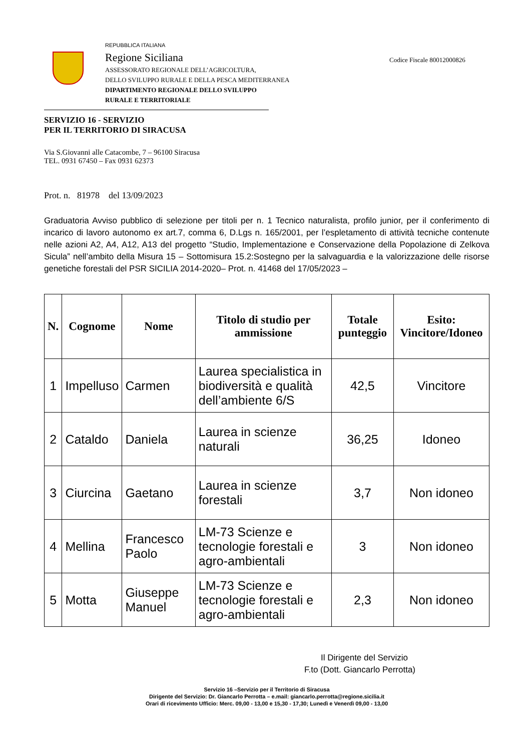REPUBBLICA ITALIANA
Regione Siciliana
ASSESSORATO REGIONALE DELL’AGRICOLTURA,
DELLO SVILUPPO RURALE E DELLA PESCA MEDITERRANEA
DIPARTIMENTO REGIONALE DELLO SVILUPPO
RURALE E TERRITORIALE
Codice Fiscale 80012000826
SERVIZIO 16 - SERVIZIO
PER IL TERRITORIO DI SIRACUSA
Via S.Giovanni alle Catacombe, 7 – 96100 Siracusa
TEL. 0931 67450 – Fax 0931 62373
Prot. n. 81978 del 13/09/2023
Graduatoria Avviso pubblico di selezione per titoli per n. 1 Tecnico naturalista, profilo junior, per il conferimento di incarico di lavoro autonomo ex art.7, comma 6, D.Lgs n. 165/2001, per l’espletamento di attività tecniche contenute nelle azioni A2, A4, A12, A13 del progetto “Studio, Implementazione e Conservazione della Popolazione di Zelkova Sicula” nell’ambito della Misura 15 – Sottomisura 15.2:Sostegno per la salvaguardia e la valorizzazione delle risorse genetiche forestali del PSR SICILIA 2014-2020– Prot. n. 41468 del 17/05/2023 –
| N. | Cognome | Nome | Titolo di studio per ammissione | Totale punteggio | Esito: Vincitore/Idoneo |
| --- | --- | --- | --- | --- | --- |
| 1 | Impelluso | Carmen | Laurea specialistica in biodiversità e qualità dell’ambiente 6/S | 42,5 | Vincitore |
| 2 | Cataldo | Daniela | Laurea in scienze naturali | 36,25 | Idoneo |
| 3 | Ciurcina | Gaetano | Laurea in scienze forestali | 3,7 | Non idoneo |
| 4 | Mellina | Francesco Paolo | LM-73 Scienze e tecnologie forestali e agro-ambientali | 3 | Non idoneo |
| 5 | Motta | Giuseppe Manuel | LM-73 Scienze e tecnologie forestali e agro-ambientali | 2,3 | Non idoneo |
Il Dirigente del Servizio
F.to (Dott. Giancarlo Perrotta)
Servizio 16 –Servizio per il Territorio di Siracusa
Dirigente del Servizio: Dr. Giancarlo Perrotta – e.mail: giancarlo.perrotta@regione.sicilia.it
Orari di ricevimento Ufficio: Merc. 09,00 - 13,00 e 15,30 - 17,30; Lunedì e Venerdì 09,00 - 13,00